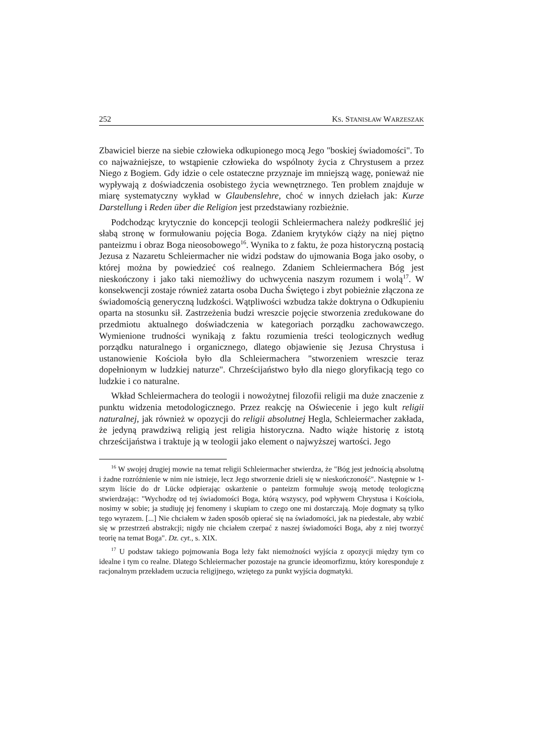252 KS. STANISŁAW WARZESZAK
Zbawiciel bierze na siebie człowieka odkupionego mocą Jego "boskiej świadomości". To co najważniejsze, to wstąpienie człowieka do wspólnoty życia z Chrystusem a przez Niego z Bogiem. Gdy idzie o cele ostateczne przyznaje im mniejszą wagę, ponieważ nie wypływają z doświadczenia osobistego życia wewnętrznego. Ten problem znajduje w miarę systematyczny wykład w Glaubenslehre, choć w innych dziełach jak: Kurze Darstellung i Reden über die Religion jest przedstawiany rozbieżnie.
Podchodząc krytycznie do koncepcji teologii Schleiermachera należy podkreślić jej słabą stronę w formułowaniu pojęcia Boga. Zdaniem krytyków ciąży na niej piętno panteizmu i obraz Boga nieosobowego<sup>16</sup>. Wynika to z faktu, że poza historyczną postacią Jezusa z Nazaretu Schleiermacher nie widzi podstaw do ujmowania Boga jako osoby, o której można by powiedzieć coś realnego. Zdaniem Schleiermachera Bóg jest nieskończony i jako taki niemożliwy do uchwycenia naszym rozumem i wolą<sup>17</sup>. W konsekwencji zostaje również zatarta osoba Ducha Świętego i zbyt pobieżnie złączona ze świadomością generyczną ludzkości. Wątpliwości wzbudza także doktryna o Odkupieniu oparta na stosunku sił. Zastrzeżenia budzi wreszcie pojęcie stworzenia zredukowane do przedmiotu aktualnego doświadczenia w kategoriach porządku zachowawczego. Wymienione trudności wynikają z faktu rozumienia treści teologicznych według porządku naturalnego i organicznego, dlatego objawienie się Jezusa Chrystusa i ustanowienie Kościoła było dla Schleiermachera "stworzeniem wreszcie teraz dopełnionym w ludzkiej naturze". Chrześcijaństwo było dla niego gloryfikacją tego co ludzkie i co naturalne.
Wkład Schleiermachera do teologii i nowożytnej filozofii religii ma duże znaczenie z punktu widzenia metodologicznego. Przez reakcję na Oświecenie i jego kult religii naturalnej, jak również w opozycji do religii absolutnej Hegla, Schleiermacher zakłada, że jedyną prawdziwą religią jest religia historyczna. Nadto wiąże historię z istotą chrześcijaństwa i traktuje ją w teologii jako element o najwyższej wartości. Jego
<sup>16</sup> W swojej drugiej mowie na temat religii Schleiermacher stwierdza, że "Bóg jest jednością absolutną i żadne rozróżnienie w nim nie istnieje, lecz Jego stworzenie dzieli się w nieskończoność". Następnie w 1-szym liście do dr Lücke odpierając oskarżenie o panteizm formułuje swoją metodę teologiczną stwierdzając: "Wychodzę od tej świadomości Boga, którą wszyscy, pod wpływem Chrystusa i Kościoła, nosimy w sobie; ja studiuję jej fenomeny i skupiam to czego one mi dostarczają. Moje dogmaty są tylko tego wyrazem. [...] Nie chciałem w żaden sposób opierać się na świadomości, jak na piedestale, aby wzbić się w przestrzeń abstrakcji; nigdy nie chciałem czerpać z naszej świadomości Boga, aby z niej tworzyć teorię na temat Boga". Dz. cyt., s. XIX.
<sup>17</sup> U podstaw takiego pojmowania Boga leży fakt niemożności wyjścia z opozycji między tym co idealne i tym co realne. Dlatego Schleiermacher pozostaje na gruncie ideomorfizmu, który koresponduje z racjonalnym przekładem uczucia religijnego, wziętego za punkt wyjścia dogmatyki.